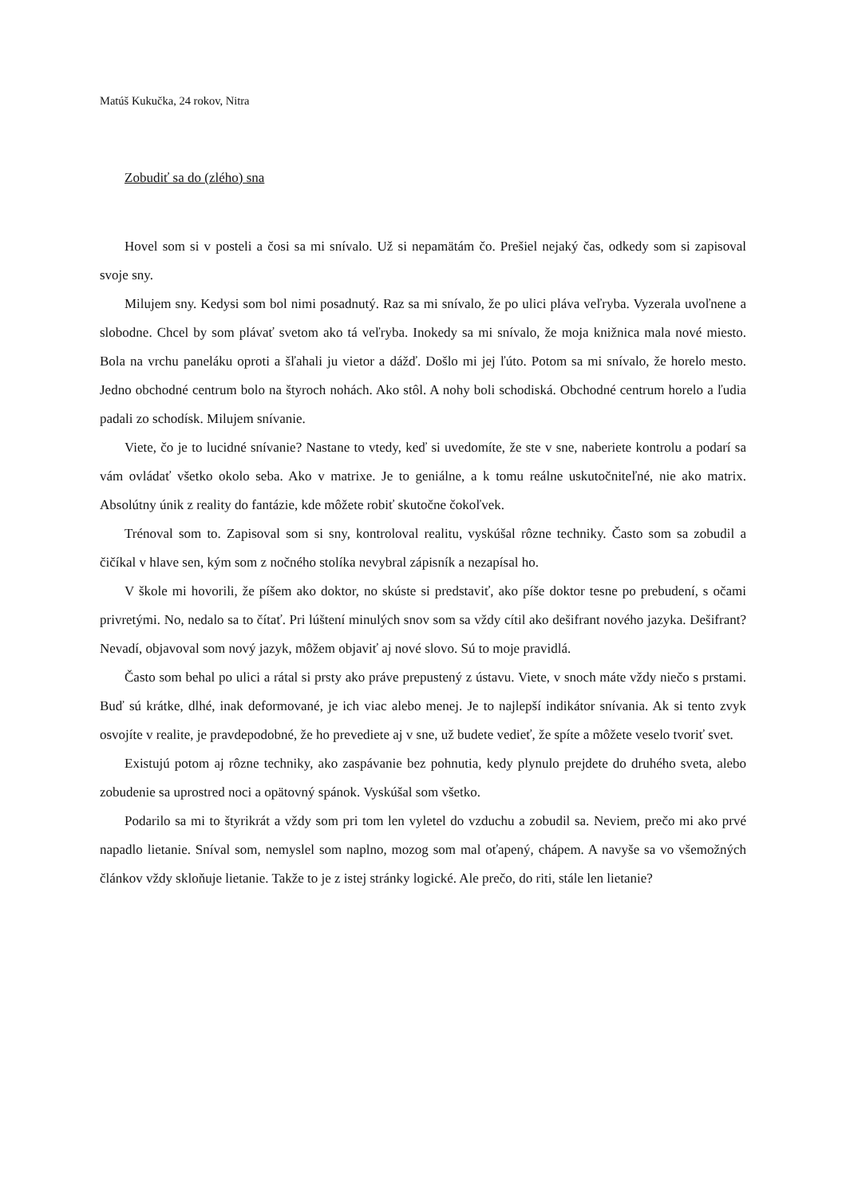Matúš Kukučka, 24 rokov, Nitra
Zobudiť sa do (zlého) sna
Hovel som si v posteli a čosi sa mi snívalo. Už si nepamätám čo. Prešiel nejaký čas, odkedy som si zapisoval svoje sny.
Milujem sny. Kedysi som bol nimi posadnutý. Raz sa mi snívalo, že po ulici pláva veľryba. Vyzerala uvoľnene a slobodne. Chcel by som plávať svetom ako tá veľryba. Inokedy sa mi snívalo, že moja knižnica mala nové miesto. Bola na vrchu paneláku oproti a šľahali ju vietor a dážď. Došlo mi jej ľúto. Potom sa mi snívalo, že horelo mesto. Jedno obchodné centrum bolo na štyroch nohách. Ako stôl. A nohy boli schodiská. Obchodné centrum horelo a ľudia padali zo schodísk. Milujem snívanie.
Viete, čo je to lucidné snívanie? Nastane to vtedy, keď si uvedomíte, že ste v sne, naberiete kontrolu a podarí sa vám ovládať všetko okolo seba. Ako v matrixe. Je to geniálne, a k tomu reálne uskutočniteľné, nie ako matrix. Absolútny únik z reality do fantázie, kde môžete robiť skutočne čokoľvek.
Trénoval som to. Zapisoval som si sny, kontroloval realitu, vyskúšal rôzne techniky. Často som sa zobudil a čičíkal v hlave sen, kým som z nočného stolíka nevybral zápisník a nezapísal ho.
V škole mi hovorili, že píšem ako doktor, no skúste si predstaviť, ako píše doktor tesne po prebudení, s očami privretými. No, nedalo sa to čítať. Pri lúštení minulých snov som sa vždy cítil ako dešifrant nového jazyka. Dešifrant? Nevadí, objavoval som nový jazyk, môžem objaviť aj nové slovo. Sú to moje pravidlá.
Často som behal po ulici a rátal si prsty ako práve prepustený z ústavu. Viete, v snoch máte vždy niečo s prstami. Buď sú krátke, dlhé, inak deformované, je ich viac alebo menej. Je to najlepší indikátor snívania. Ak si tento zvyk osvojíte v realite, je pravdepodobné, že ho prevediete aj v sne, už budete vedieť, že spíte a môžete veselo tvoriť svet.
Existujú potom aj rôzne techniky, ako zaspávanie bez pohnutia, kedy plynulo prejdete do druhého sveta, alebo zobudenie sa uprostred noci a opätovný spánok. Vyskúšal som všetko.
Podarilo sa mi to štyrikrát a vždy som pri tom len vyletel do vzduchu a zobudil sa. Neviem, prečo mi ako prvé napadlo lietanie. Sníval som, nemyslel som naplno, mozog som mal oťapený, chápem. A navyše sa vo všemožných článkov vždy skloňuje lietanie. Takže to je z istej stránky logické. Ale prečo, do riti, stále len lietanie?